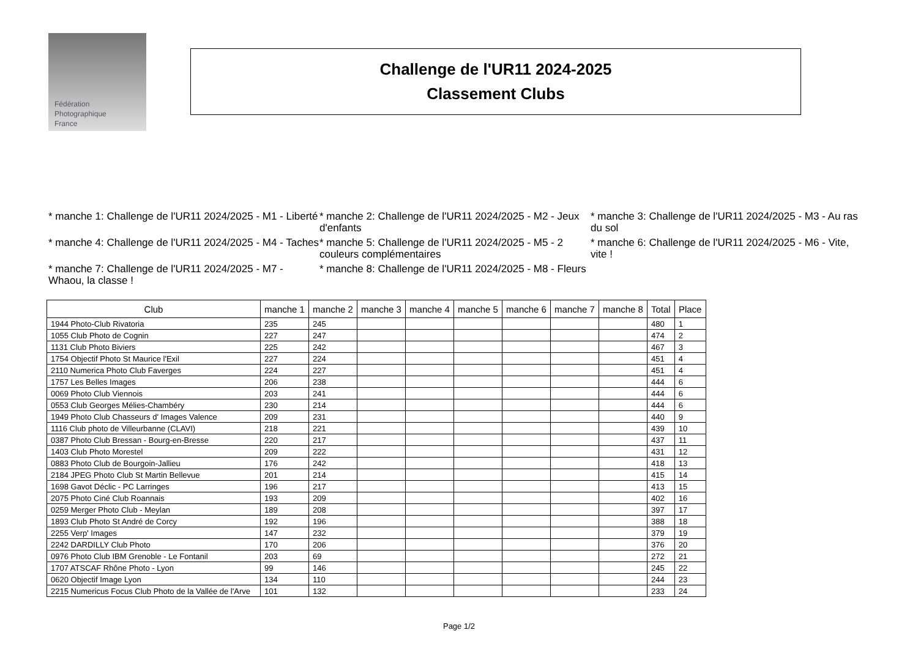Fédération
Photographique
France
Challenge de l'UR11 2024-2025
Classement Clubs
* manche 1: Challenge de l'UR11 2024/2025 - M1 - Liberté
* manche 2: Challenge de l'UR11 2024/2025 - M2 - Jeux d'enfants
* manche 3: Challenge de l'UR11 2024/2025 - M3 - Au ras du sol
* manche 4: Challenge de l'UR11 2024/2025 - M4 - Taches
* manche 5: Challenge de l'UR11 2024/2025 - M5 - 2 couleurs complémentaires
* manche 6: Challenge de l'UR11 2024/2025 - M6 - Vite, vite !
* manche 7: Challenge de l'UR11 2024/2025 - M7 - Whaou, la classe !
* manche 8: Challenge de l'UR11 2024/2025 - M8 - Fleurs
| Club | manche 1 | manche 2 | manche 3 | manche 4 | manche 5 | manche 6 | manche 7 | manche 8 | Total | Place |
| --- | --- | --- | --- | --- | --- | --- | --- | --- | --- | --- |
| 1944 Photo-Club Rivatoria | 235 | 245 | | | | | | | 480 | 1 |
| 1055 Club Photo de Cognin | 227 | 247 | | | | | | | 474 | 2 |
| 1131 Club Photo Biviers | 225 | 242 | | | | | | | 467 | 3 |
| 1754 Objectif Photo St Maurice l'Exil | 227 | 224 | | | | | | | 451 | 4 |
| 2110 Numerica Photo Club Faverges | 224 | 227 | | | | | | | 451 | 4 |
| 1757 Les Belles Images | 206 | 238 | | | | | | | 444 | 6 |
| 0069 Photo Club Viennois | 203 | 241 | | | | | | | 444 | 6 |
| 0553 Club Georges Mélies-Chambéry | 230 | 214 | | | | | | | 444 | 6 |
| 1949 Photo Club Chasseurs d' Images Valence | 209 | 231 | | | | | | | 440 | 9 |
| 1116 Club photo de Villeurbanne (CLAVI) | 218 | 221 | | | | | | | 439 | 10 |
| 0387 Photo Club Bressan - Bourg-en-Bresse | 220 | 217 | | | | | | | 437 | 11 |
| 1403 Club Photo Morestel | 209 | 222 | | | | | | | 431 | 12 |
| 0883 Photo Club de Bourgoin-Jallieu | 176 | 242 | | | | | | | 418 | 13 |
| 2184 JPEG Photo Club St Martin Bellevue | 201 | 214 | | | | | | | 415 | 14 |
| 1698 Gavot Déclic - PC Larringes | 196 | 217 | | | | | | | 413 | 15 |
| 2075 Photo Ciné Club Roannais | 193 | 209 | | | | | | | 402 | 16 |
| 0259 Merger Photo Club - Meylan | 189 | 208 | | | | | | | 397 | 17 |
| 1893 Club Photo St André de Corcy | 192 | 196 | | | | | | | 388 | 18 |
| 2255 Verp' Images | 147 | 232 | | | | | | | 379 | 19 |
| 2242 DARDILLY Club Photo | 170 | 206 | | | | | | | 376 | 20 |
| 0976 Photo Club IBM Grenoble - Le Fontanil | 203 | 69 | | | | | | | 272 | 21 |
| 1707 ATSCAF Rhône Photo - Lyon | 99 | 146 | | | | | | | 245 | 22 |
| 0620 Objectif Image Lyon | 134 | 110 | | | | | | | 244 | 23 |
| 2215 Numericus Focus Club Photo de la Vallée de l'Arve | 101 | 132 | | | | | | | 233 | 24 |
Page 1/2